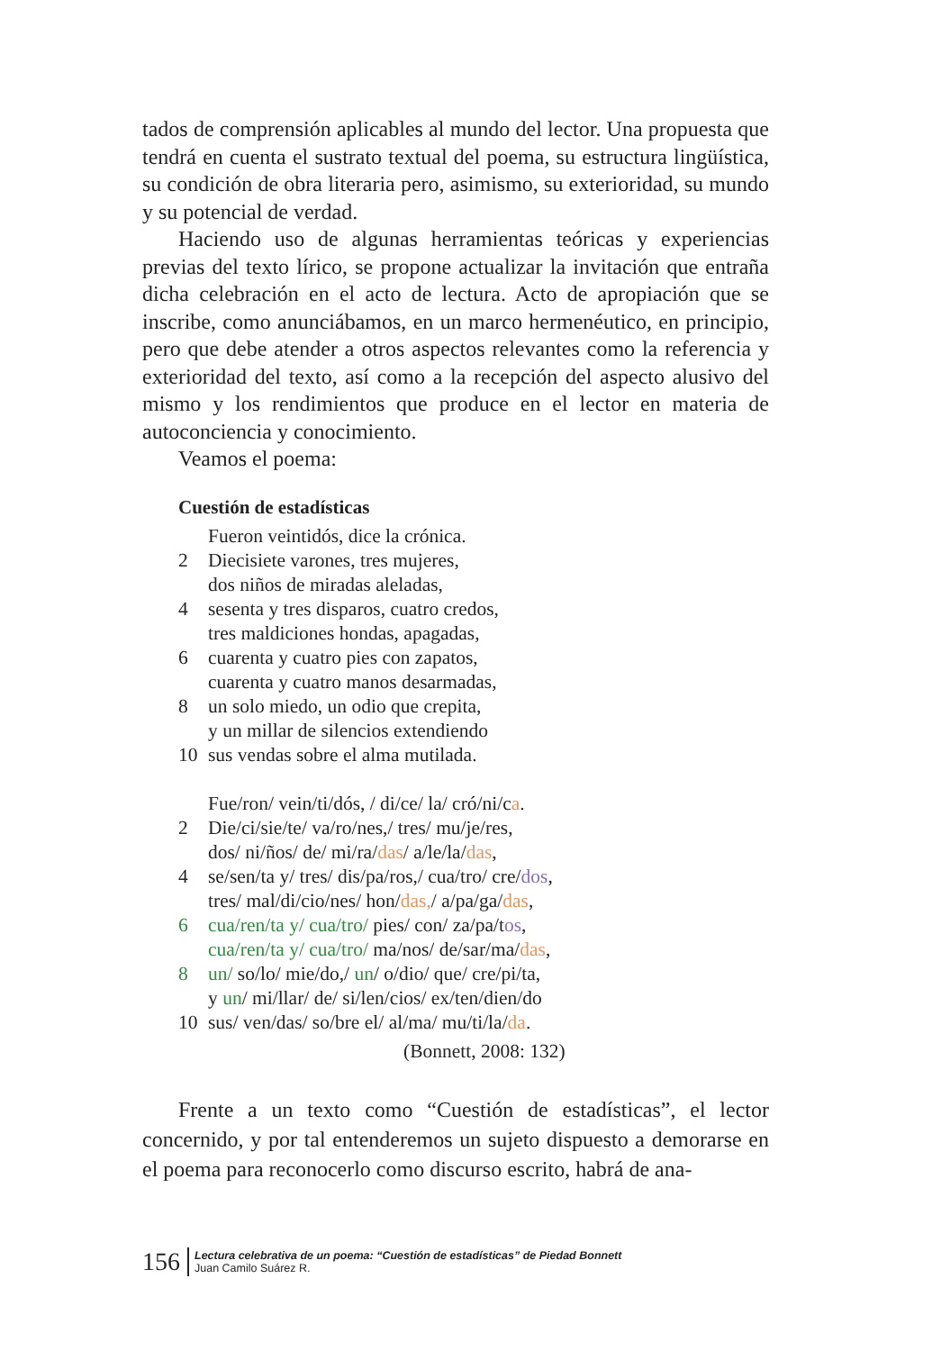tados de comprensión aplicables al mundo del lector. Una propuesta que tendrá en cuenta el sustrato textual del poema, su estructura lingüística, su condición de obra literaria pero, asimismo, su exterioridad, su mundo y su potencial de verdad.
Haciendo uso de algunas herramientas teóricas y experiencias previas del texto lírico, se propone actualizar la invitación que entraña dicha celebración en el acto de lectura. Acto de apropiación que se inscribe, como anunciábamos, en un marco hermenéutico, en principio, pero que debe atender a otros aspectos relevantes como la referencia y exterioridad del texto, así como a la recepción del aspecto alusivo del mismo y los rendimientos que produce en el lector en materia de autoconciencia y conocimiento.
Veamos el poema:
Cuestión de estadísticas
Fueron veintidós, dice la crónica.
2 Diecisiete varones, tres mujeres,
dos niños de miradas aleladas,
4 sesenta y tres disparos, cuatro credos,
tres maldiciones hondas, apagadas,
6 cuarenta y cuatro pies con zapatos,
cuarenta y cuatro manos desarmadas,
8 un solo miedo, un odio que crepita,
y un millar de silencios extendiendo
10 sus vendas sobre el alma mutilada.
Fue/ron/ vein/ti/dós, / di/ce/ la/ cró/ni/ca.
2 Die/ci/sie/te/ va/ro/nes,/ tres/ mu/je/res,
dos/ ni/ños/ de/ mi/ra/das/ a/le/la/das,
4 se/sen/ta y/ tres/ dis/pa/ros,/ cua/tro/ cre/dos,
tres/ mal/di/cio/nes/ hon/das,/ a/pa/ga/das,
6 cua/ren/ta y/ cua/tro/ pies/ con/ za/pa/tos,
cua/ren/ta y/ cua/tro/ ma/nos/ de/sar/ma/das,
8 un/ so/lo/ mie/do,/ un/ o/dio/ que/ cre/pi/ta,
y un/ mi/llar/ de/ si/len/cios/ ex/ten/dien/do
10 sus/ ven/das/ so/bre el/ al/ma/ mu/ti/la/da.
(Bonnett, 2008: 132)
Frente a un texto como “Cuestión de estadísticas”, el lector concernido, y por tal entenderemos un sujeto dispuesto a demorarse en el poema para reconocerlo como discurso escrito, habrá de ana-
156 Lectura celebrativa de un poema: “Cuestión de estadísticas” de Piedad Bonnett
Juan Camilo Suárez R.